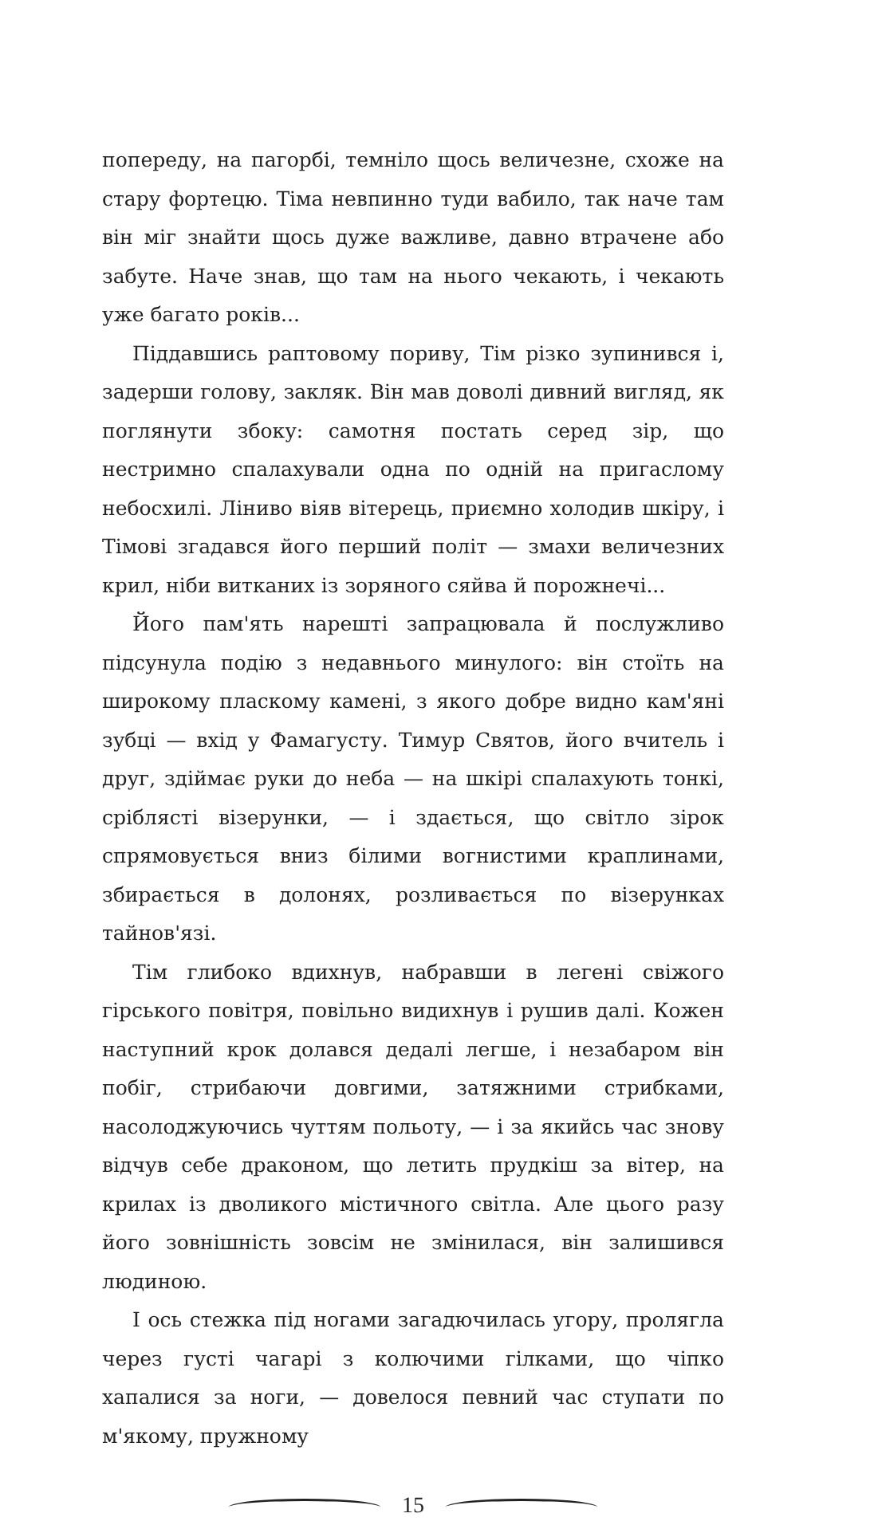попереду, на пагорбі, темніло щось величезне, схоже на стару фортецю. Тіма невпинно туди вабило, так наче там він міг знайти щось дуже важливе, давно втрачене або забуте. Наче знав, що там на нього чекають, і чекають уже багато років...
Піддавшись раптовому пориву, Тім різко зупинився і, задерши голову, закляк. Він мав доволі дивний вигляд, як поглянути збоку: самотня постать серед зір, що нестримно спалахували одна по одній на пригаслому небосхилі. Ліниво віяв вітерець, приємно холодив шкіру, і Тімові згадався його перший політ — змахи величезних крил, ніби витканих із зоряного сяйва й порожнечі...
Його пам'ять нарешті запрацювала й послужливо підсунула подію з недавнього минулого: він стоїть на широкому пласкому камені, з якого добре видно кам'яні зубці — вхід у Фамагусту. Тимур Святов, його вчитель і друг, здіймає руки до неба — на шкірі спалахують тонкі, сріблясті візерунки, — і здається, що світло зірок спрямовується вниз білими вогнистими краплинами, збирається в долонях, розливається по візерунках тайнов'язі.
Тім глибоко вдихнув, набравши в легені свіжого гірського повітря, повільно видихнув і рушив далі. Кожен наступний крок долався дедалі легше, і незабаром він побіг, стрибаючи довгими, затяжними стрибками, насолоджуючись чуттям польоту, — і за якийсь час знову відчув себе драконом, що летить прудкіш за вітер, на крилах із дволикого містичного світла. Але цього разу його зовнішність зовсім не змінилася, він залишився людиною.
І ось стежка під ногами загадючилась угору, пролягла через густі чагарі з колючими гілками, що чіпко хапалися за ноги, — довелося певний час ступати по м'якому, пружному
15